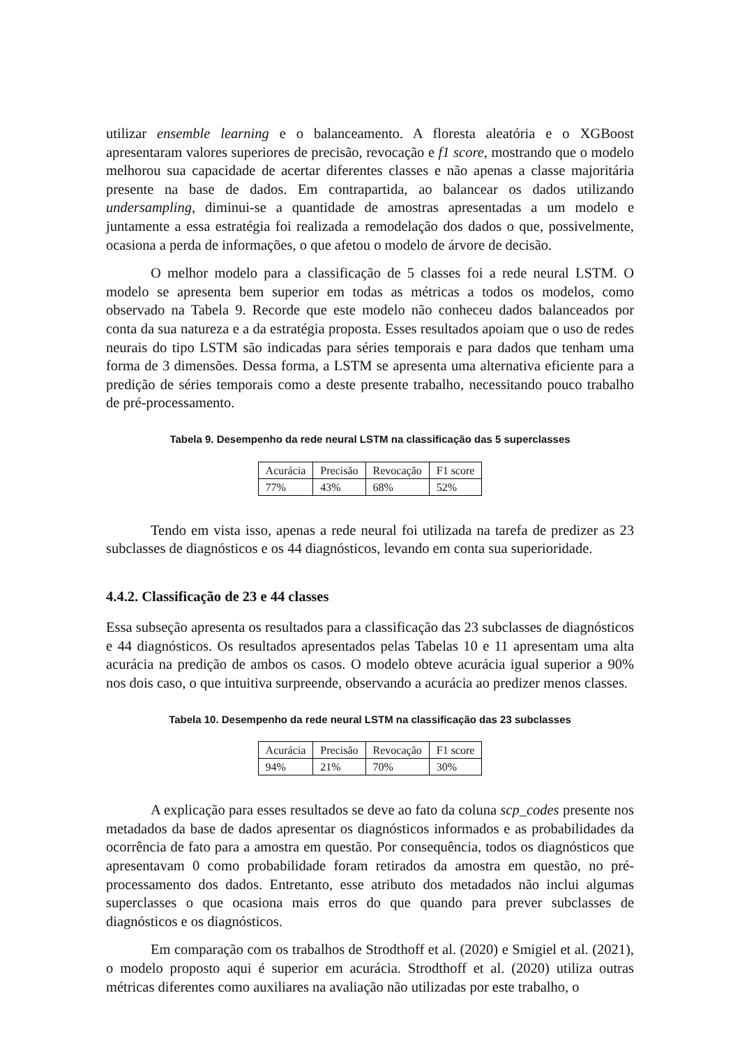utilizar ensemble learning e o balanceamento. A floresta aleatória e o XGBoost apresentaram valores superiores de precisão, revocação e f1 score, mostrando que o modelo melhorou sua capacidade de acertar diferentes classes e não apenas a classe majoritária presente na base de dados. Em contrapartida, ao balancear os dados utilizando undersampling, diminui-se a quantidade de amostras apresentadas a um modelo e juntamente a essa estratégia foi realizada a remodelação dos dados o que, possivelmente, ocasiona a perda de informações, o que afetou o modelo de árvore de decisão.
O melhor modelo para a classificação de 5 classes foi a rede neural LSTM. O modelo se apresenta bem superior em todas as métricas a todos os modelos, como observado na Tabela 9. Recorde que este modelo não conheceu dados balanceados por conta da sua natureza e a da estratégia proposta. Esses resultados apoiam que o uso de redes neurais do tipo LSTM são indicadas para séries temporais e para dados que tenham uma forma de 3 dimensões. Dessa forma, a LSTM se apresenta uma alternativa eficiente para a predição de séries temporais como a deste presente trabalho, necessitando pouco trabalho de pré-processamento.
Tabela 9. Desempenho da rede neural LSTM na classificação das 5 superclasses
| Acurácia | Precisão | Revocação | F1 score |
| 77% | 43% | 68% | 52% |
Tendo em vista isso, apenas a rede neural foi utilizada na tarefa de predizer as 23 subclasses de diagnósticos e os 44 diagnósticos, levando em conta sua superioridade.
4.4.2. Classificação de 23 e 44 classes
Essa subseção apresenta os resultados para a classificação das 23 subclasses de diagnósticos e 44 diagnósticos. Os resultados apresentados pelas Tabelas 10 e 11 apresentam uma alta acurácia na predição de ambos os casos. O modelo obteve acurácia igual superior a 90% nos dois caso, o que intuitiva surpreende, observando a acurácia ao predizer menos classes.
Tabela 10. Desempenho da rede neural LSTM na classificação das 23 subclasses
| Acurácia | Precisão | Revocação | F1 score |
| 94% | 21% | 70% | 30% |
A explicação para esses resultados se deve ao fato da coluna scp_codes presente nos metadados da base de dados apresentar os diagnósticos informados e as probabilidades da ocorrência de fato para a amostra em questão. Por consequência, todos os diagnósticos que apresentavam 0 como probabilidade foram retirados da amostra em questão, no pré-processamento dos dados. Entretanto, esse atributo dos metadados não inclui algumas superclasses o que ocasiona mais erros do que quando para prever subclasses de diagnósticos e os diagnósticos.
Em comparação com os trabalhos de Strodthoff et al. (2020) e Smigiel et al. (2021), o modelo proposto aqui é superior em acurácia. Strodthoff et al. (2020) utiliza outras métricas diferentes como auxiliares na avaliação não utilizadas por este trabalho, o